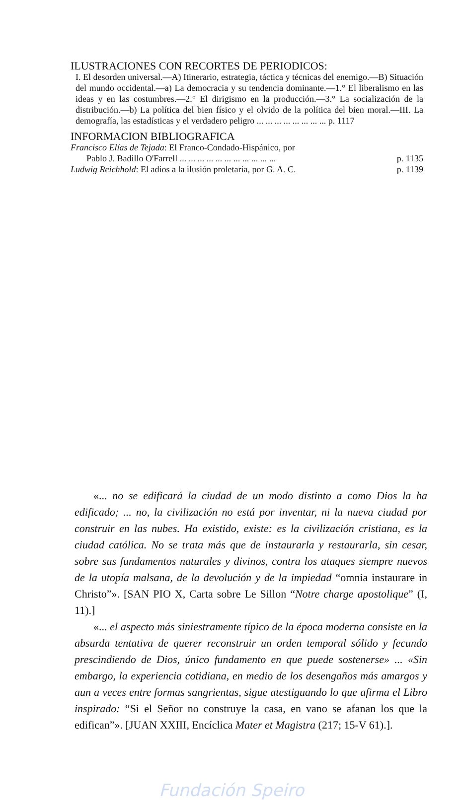ILUSTRACIONES CON RECORTES DE PERIODICOS:
I. El desorden universal.—A) Itinerario, estrategia, táctica y técnicas del enemigo.—B) Situación del mundo occidental.—a) La democracia y su tendencia dominante.—1.° El liberalismo en las ideas y en las costumbres.—2.° El dirigismo en la producción.—3.° La socialización de la distribución.—b) La política del bien físico y el olvido de la política del bien moral.—III. La demografía, las estadísticas y el verdadero peligro ... ... ... ... ... ... ... ... p. 1117
INFORMACION BIBLIOGRAFICA
Francisco Elías de Tejada: El Franco-Condado-Hispánico, por
Pablo J. Badillo O'Farrell ... ... ... ... ... ... ... ... ... ... ... p. 1135
Ludwig Reichhold: El adios a la ilusión proletaria, por G. A. C. p. 1139
«... no se edificará la ciudad de un modo distinto a como Dios la ha edificado; ... no, la civilización no está por inventar, ni la nueva ciudad por construir en las nubes. Ha existido, existe: es la civilización cristiana, es la ciudad católica. No se trata más que de instaurarla y restaurarla, sin cesar, sobre sus fundamentos naturales y divinos, contra los ataques siempre nuevos de la utopía malsana, de la devolución y de la impiedad “omnia instaurare in Christo”». [SAN PIO X, Carta sobre Le Sillon “Notre charge apostolique” (I, 11).]
«... el aspecto más siniestramente típico de la época moderna consiste en la absurda tentativa de querer reconstruir un orden temporal sólido y fecundo prescindiendo de Dios, único fundamento en que puede sostenerse» ... «Sin embargo, la experiencia cotidiana, en medio de los desengaños más amargos y aun a veces entre formas sangrientas, sigue atestiguando lo que afirma el Libro inspirado: “Si el Señor no construye la casa, en vano se afanan los que la edifican”». [JUAN XXIII, Encíclica Mater et Magistra (217; 15-V 61).].
Fundación Speiro